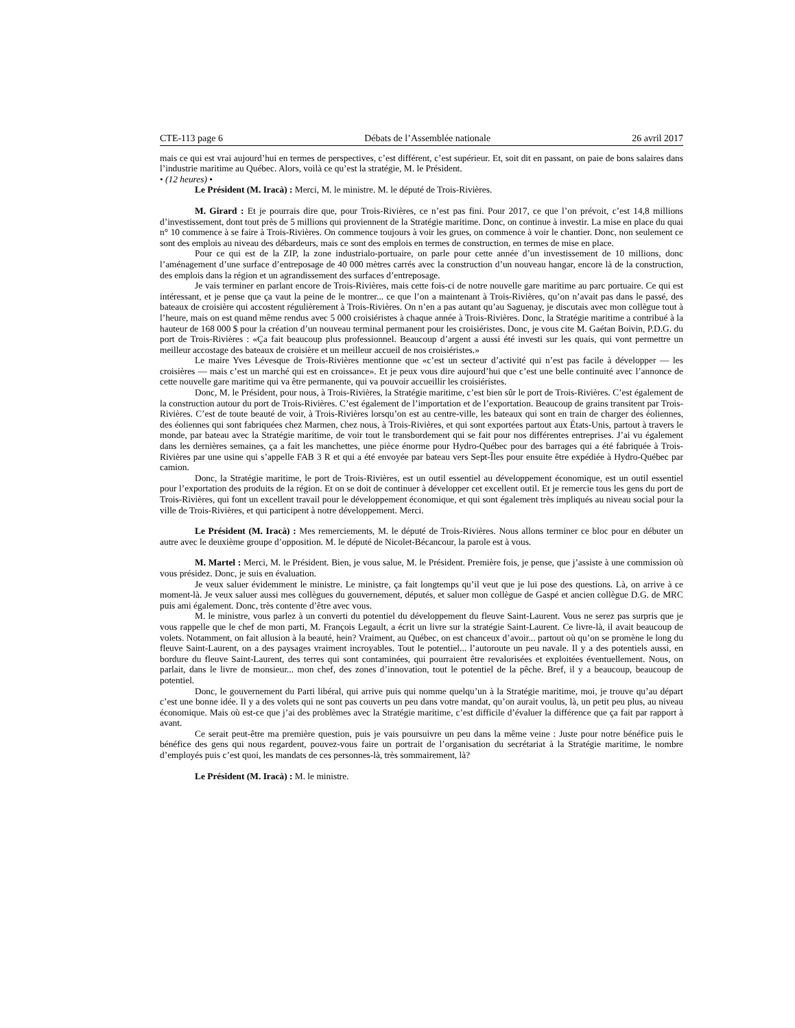CTE-113 page 6 Débats de l’Assemblée nationale 26 avril 2017
mais ce qui est vrai aujourd’hui en termes de perspectives, c’est différent, c’est supérieur. Et, soit dit en passant, on paie de bons salaires dans l’industrie maritime au Québec. Alors, voilà ce qu’est la stratégie, M. le Président.
• (12 heures) •
Le Président (M. Iracà) : Merci, M. le ministre. M. le député de Trois-Rivières.
M. Girard : Et je pourrais dire que, pour Trois-Rivières, ce n’est pas fini. Pour 2017, ce que l’on prévoit, c’est 14,8 millions d’investissement, dont tout près de 5 millions qui proviennent de la Stratégie maritime. Donc, on continue à investir. La mise en place du quai n° 10 commence à se faire à Trois-Rivières. On commence toujours à voir les grues, on commence à voir le chantier. Donc, non seulement ce sont des emplois au niveau des débardeurs, mais ce sont des emplois en termes de construction, en termes de mise en place.
Pour ce qui est de la ZIP, la zone industrialo-portuaire, on parle pour cette année d’un investissement de 10 millions, donc l’aménagement d’une surface d’entreposage de 40 000 mètres carrés avec la construction d’un nouveau hangar, encore là de la construction, des emplois dans la région et un agrandissement des surfaces d’entreposage.
Je vais terminer en parlant encore de Trois-Rivières, mais cette fois-ci de notre nouvelle gare maritime au parc portuaire. Ce qui est intéressant, et je pense que ça vaut la peine de le montrer... ce que l’on a maintenant à Trois-Rivières, qu’on n’avait pas dans le passé, des bateaux de croisière qui accostent régulièrement à Trois-Rivières. On n’en a pas autant qu’au Saguenay, je discutais avec mon collègue tout à l’heure, mais on est quand même rendus avec 5 000 croisiéristes à chaque année à Trois-Rivières. Donc, la Stratégie maritime a contribué à la hauteur de 168 000 $ pour la création d’un nouveau terminal permanent pour les croisiéristes. Donc, je vous cite M. Gaétan Boivin, P.D.G. du port de Trois-Rivières : «Ça fait beaucoup plus professionnel. Beaucoup d’argent a aussi été investi sur les quais, qui vont permettre un meilleur accostage des bateaux de croisière et un meilleur accueil de nos croisiéristes.»
Le maire Yves Lévesque de Trois-Rivières mentionne que «c’est un secteur d’activité qui n’est pas facile à développer — les croisières — mais c’est un marché qui est en croissance». Et je peux vous dire aujourd’hui que c’est une belle continuité avec l’annonce de cette nouvelle gare maritime qui va être permanente, qui va pouvoir accueillir les croisiéristes.
Donc, M. le Président, pour nous, à Trois-Rivières, la Stratégie maritime, c’est bien sûr le port de Trois-Rivières. C’est également de la construction autour du port de Trois-Rivières. C’est également de l’importation et de l’exportation. Beaucoup de grains transitent par Trois-Rivières. C’est de toute beauté de voir, à Trois-Rivières lorsqu’on est au centre-ville, les bateaux qui sont en train de charger des éoliennes, des éoliennes qui sont fabriquées chez Marmen, chez nous, à Trois-Rivières, et qui sont exportées partout aux États-Unis, partout à travers le monde, par bateau avec la Stratégie maritime, de voir tout le transbordement qui se fait pour nos différentes entreprises. J’ai vu également dans les dernières semaines, ça a fait les manchettes, une pièce énorme pour Hydro-Québec pour des barrages qui a été fabriquée à Trois-Rivières par une usine qui s’appelle FAB 3 R et qui a été envoyée par bateau vers Sept-Îles pour ensuite être expédiée à Hydro-Québec par camion.
Donc, la Stratégie maritime, le port de Trois-Rivières, est un outil essentiel au développement économique, est un outil essentiel pour l’exportation des produits de la région. Et on se doit de continuer à développer cet excellent outil. Et je remercie tous les gens du port de Trois-Rivières, qui font un excellent travail pour le développement économique, et qui sont également très impliqués au niveau social pour la ville de Trois-Rivières, et qui participent à notre développement. Merci.
Le Président (M. Iracà) : Mes remerciements, M. le député de Trois-Rivières. Nous allons terminer ce bloc pour en débuter un autre avec le deuxième groupe d’opposition. M. le député de Nicolet-Bécancour, la parole est à vous.
M. Martel : Merci, M. le Président. Bien, je vous salue, M. le Président. Première fois, je pense, que j’assiste à une commission où vous présidez. Donc, je suis en évaluation.
Je veux saluer évidemment le ministre. Le ministre, ça fait longtemps qu’il veut que je lui pose des questions. Là, on arrive à ce moment-là. Je veux saluer aussi mes collègues du gouvernement, députés, et saluer mon collègue de Gaspé et ancien collègue D.G. de MRC puis ami également. Donc, très contente d’être avec vous.
M. le ministre, vous parlez à un converti du potentiel du développement du fleuve Saint-Laurent. Vous ne serez pas surpris que je vous rappelle que le chef de mon parti, M. François Legault, a écrit un livre sur la stratégie Saint-Laurent. Ce livre-là, il avait beaucoup de volets. Notamment, on fait allusion à la beauté, hein? Vraiment, au Québec, on est chanceux d’avoir... partout où qu’on se promène le long du fleuve Saint-Laurent, on a des paysages vraiment incroyables. Tout le potentiel... l’autoroute un peu navale. Il y a des potentiels aussi, en bordure du fleuve Saint-Laurent, des terres qui sont contaminées, qui pourraient être revalorisées et exploitées éventuellement. Nous, on parlait, dans le livre de monsieur... mon chef, des zones d’innovation, tout le potentiel de la pêche. Bref, il y a beaucoup, beaucoup de potentiel.
Donc, le gouvernement du Parti libéral, qui arrive puis qui nomme quelqu’un à la Stratégie maritime, moi, je trouve qu’au départ c’est une bonne idée. Il y a des volets qui ne sont pas couverts un peu dans votre mandat, qu’on aurait voulus, là, un petit peu plus, au niveau économique. Mais où est-ce que j’ai des problèmes avec la Stratégie maritime, c’est difficile d’évaluer la différence que ça fait par rapport à avant.
Ce serait peut-être ma première question, puis je vais poursuivre un peu dans la même veine : Juste pour notre bénéfice puis le bénéfice des gens qui nous regardent, pouvez-vous faire un portrait de l’organisation du secrétariat à la Stratégie maritime, le nombre d’employés puis c’est quoi, les mandats de ces personnes-là, très sommairement, là?
Le Président (M. Iracà) : M. le ministre.